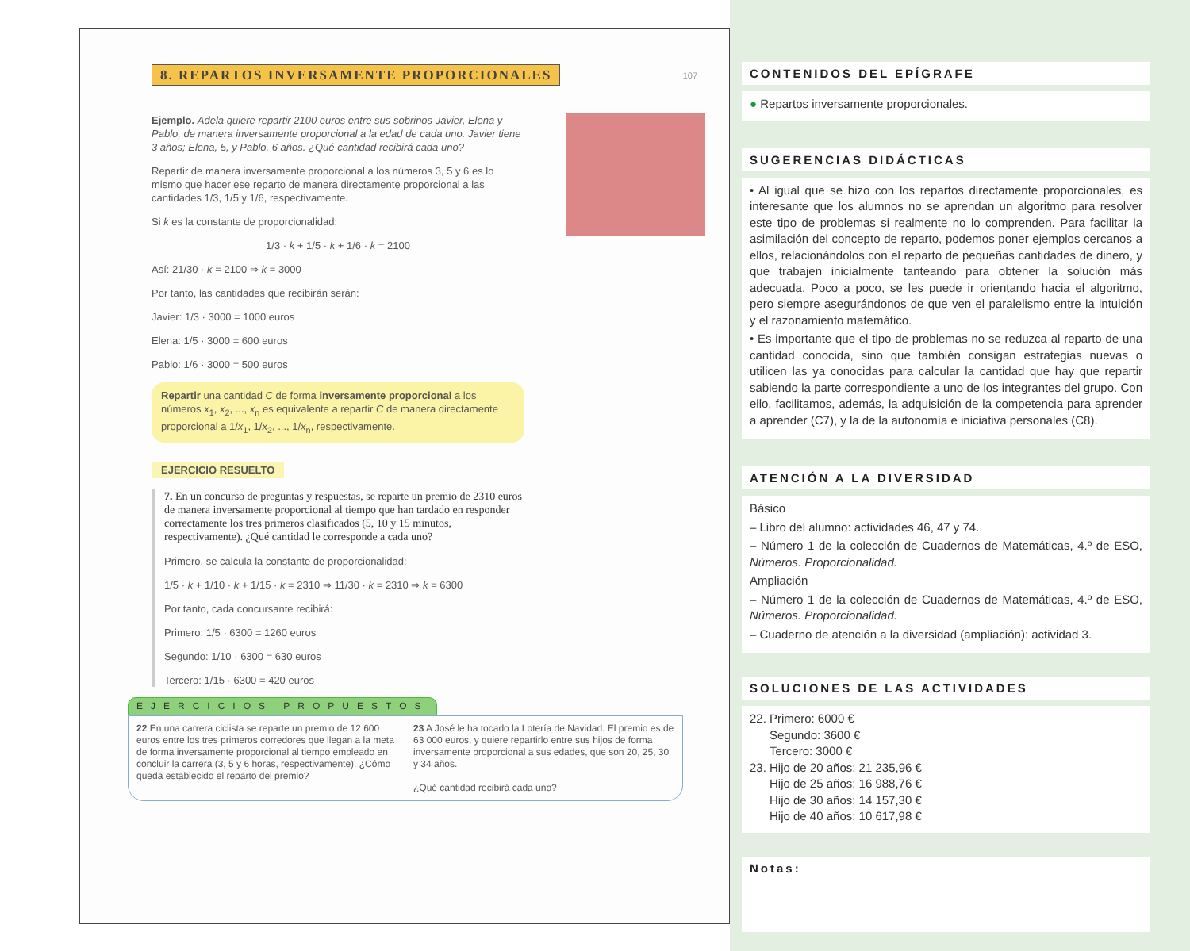8. REPARTOS INVERSAMENTE PROPORCIONALES 107
Ejemplo. Adela quiere repartir 2100 euros entre sus sobrinos Javier, Elena y Pablo, de manera inversamente proporcional a la edad de cada uno. Javier tiene 3 años; Elena, 5, y Pablo, 6 años. ¿Qué cantidad recibirá cada uno?
Repartir de manera inversamente proporcional a los números 3, 5 y 6 es lo mismo que hacer ese reparto de manera directamente proporcional a las cantidades 1/3, 1/5 y 1/6, respectivamente.
Si k es la constante de proporcionalidad:
1/3 · k + 1/5 · k + 1/6 · k = 2100
Así: 21/30 · k = 2100 ⇒ k = 3000
Por tanto, las cantidades que recibirán serán:
Javier: 1/3 · 3000 = 1000 euros
Elena: 1/5 · 3000 = 600 euros
Pablo: 1/6 · 3000 = 500 euros
Repartir una cantidad C de forma inversamente proporcional a los números x<sub>1</sub>, x<sub>2</sub>, ..., x<sub>n</sub> es equivalente a repartir C de manera directamente proporcional a 1/x<sub>1</sub>, 1/x<sub>2</sub>, ..., 1/x<sub>n</sub>, respectivamente.
EJERCICIO RESUELTO
7. En un concurso de preguntas y respuestas, se reparte un premio de 2310 euros de manera inversamente proporcional al tiempo que han tardado en responder correctamente los tres primeros clasificados (5, 10 y 15 minutos, respectivamente). ¿Qué cantidad le corresponde a cada uno?
Primero, se calcula la constante de proporcionalidad:
1/5 · k + 1/10 · k + 1/15 · k = 2310 ⇒ 11/30 · k = 2310 ⇒ k = 6300
Por tanto, cada concursante recibirá:
Primero: 1/5 · 6300 = 1260 euros
Segundo: 1/10 · 6300 = 630 euros
Tercero: 1/15 · 6300 = 420 euros
EJERCICIOS PROPUESTOS
22 En una carrera ciclista se reparte un premio de 12 600 euros entre los tres primeros corredores que llegan a la meta de forma inversamente proporcional al tiempo empleado en concluir la carrera (3, 5 y 6 horas, respectivamente). ¿Cómo queda establecido el reparto del premio?
23 A José le ha tocado la Lotería de Navidad. El premio es de 63 000 euros, y quiere repartirlo entre sus hijos de forma inversamente proporcional a sus edades, que son 20, 25, 30 y 34 años.
¿Qué cantidad recibirá cada uno?
CONTENIDOS DEL EPÍGRAFE
● Repartos inversamente proporcionales.
SUGERENCIAS DIDÁCTICAS
• Al igual que se hizo con los repartos directamente proporcionales, es interesante que los alumnos no se aprendan un algoritmo para resolver este tipo de problemas si realmente no lo comprenden. Para facilitar la asimilación del concepto de reparto, podemos poner ejemplos cercanos a ellos, relacionándolos con el reparto de pequeñas cantidades de dinero, y que trabajen inicialmente tanteando para obtener la solución más adecuada. Poco a poco, se les puede ir orientando hacia el algoritmo, pero siempre asegurándonos de que ven el paralelismo entre la intuición y el razonamiento matemático.
• Es importante que el tipo de problemas no se reduzca al reparto de una cantidad conocida, sino que también consigan estrategias nuevas o utilicen las ya conocidas para calcular la cantidad que hay que repartir sabiendo la parte correspondiente a uno de los integrantes del grupo. Con ello, facilitamos, además, la adquisición de la competencia para aprender a aprender (C7), y la de la autonomía e iniciativa personales (C8).
ATENCIÓN A LA DIVERSIDAD
Básico
– Libro del alumno: actividades 46, 47 y 74.
– Número 1 de la colección de Cuadernos de Matemáticas, 4.º de ESO, Números. Proporcionalidad.
Ampliación
– Número 1 de la colección de Cuadernos de Matemáticas, 4.º de ESO, Números. Proporcionalidad.
– Cuaderno de atención a la diversidad (ampliación): actividad 3.
SOLUCIONES DE LAS ACTIVIDADES
22. Primero: 6000 €
Segundo: 3600 €
Tercero: 3000 €
23. Hijo de 20 años: 21 235,96 €
Hijo de 25 años: 16 988,76 €
Hijo de 30 años: 14 157,30 €
Hijo de 40 años: 10 617,98 €
Notas: